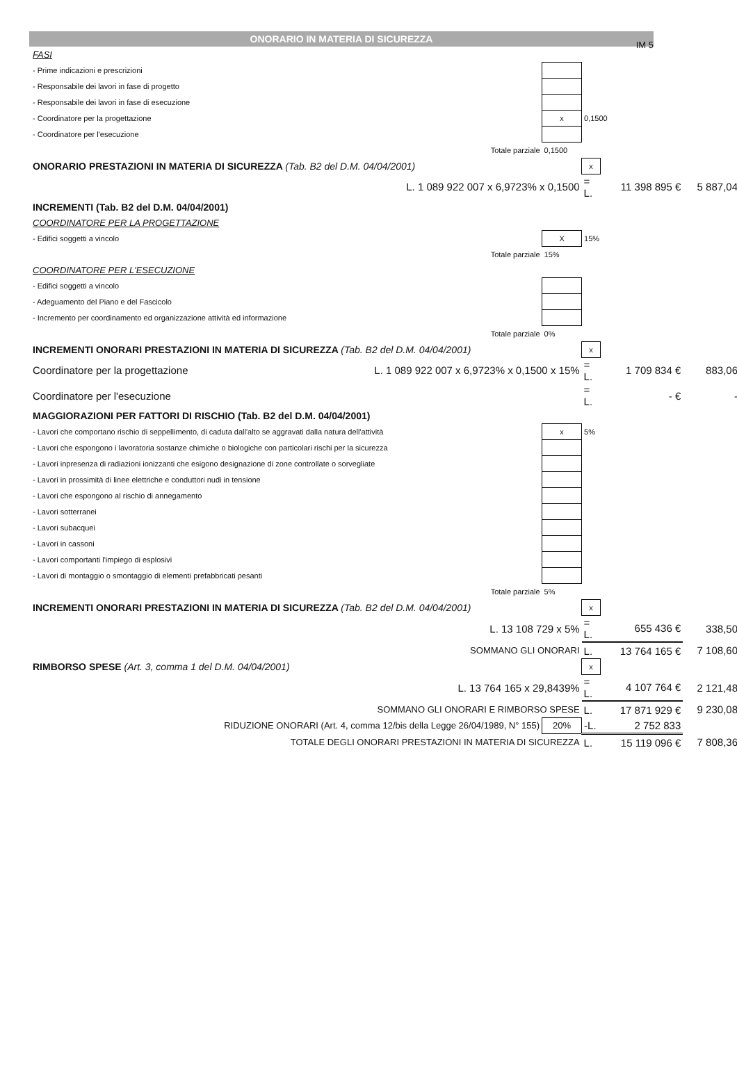IM 5
ONORARIO IN MATERIA DI SICUREZZA
| FASI | | | | | |
| - Prime indicazioni e prescrizioni | | | | | |
| - Responsabile dei lavori in fase di progetto | | | | | |
| - Responsabile dei lavori in fase di esecuzione | | | | | |
| - Coordinatore per la progettazione | | x | 0,1500 | | |
| - Coordinatore per l'esecuzione | | | | | |
| Totale parziale | | 0,1500 | | | |
| ONORARIO PRESTAZIONI IN MATERIA DI SICUREZZA (Tab. B2 del D.M. 04/04/2001) | | | x | | |
| L. 1 089 922 007 x 6,9723% x 0,1500 | | | = L. | 11 398 895 € | 5 887,04 |
| INCREMENTI (Tab. B2 del D.M. 04/04/2001) | | | | | |
| COORDINATORE PER LA PROGETTAZIONE | | | | | |
| - Edifici soggetti a vincolo | | X | 15% | | |
| Totale parziale | | 15% | | | |
| COORDINATORE PER L'ESECUZIONE | | | | | |
| - Edifici soggetti a vincolo | | | | | |
| - Adeguamento del Piano e del Fascicolo | | | | | |
| - Incremento per coordinamento ed organizzazione attività ed informazione | | | | | |
| Totale parziale | | 0% | | | |
| INCREMENTI ONORARI PRESTAZIONI IN MATERIA DI SICUREZZA (Tab. B2 del D.M. 04/04/2001) | | | x | | |
| Coordinatore per la progettazione | L. 1 089 922 007 x 6,9723% x 0,1500 x 15% | | = L. | 1 709 834 € | 883,06 |
| Coordinatore per l'esecuzione | | | = L. | - € | - |
| MAGGIORAZIONI PER FATTORI DI RISCHIO (Tab. B2 del D.M. 04/04/2001) | | | | | |
| - Lavori che comportano rischio di seppellimento, di caduta dall'alto se aggravati dalla natura dell'attività | | x | 5% | | |
| - Lavori che espongono i lavoratoria sostanze chimiche o biologiche con particolari rischi per la sicurezza | | | | | |
| - Lavori inpresenza di radiazioni ionizzanti che esigono designazione di zone controllate o sorvegliate | | | | | |
| - Lavori in prossimità di linee elettriche e conduttori nudi in tensione | | | | | |
| - Lavori che espongono al rischio di annegamento | | | | | |
| - Lavori sotterranei | | | | | |
| - Lavori subacquei | | | | | |
| - Lavori in cassoni | | | | | |
| - Lavori comportanti l'impiego di esplosivi | | | | | |
| - Lavori di montaggio o smontaggio di elementi prefabbricati pesanti | | | | | |
| Totale parziale | | 5% | | | |
| INCREMENTI ONORARI PRESTAZIONI IN MATERIA DI SICUREZZA (Tab. B2 del D.M. 04/04/2001) | | | x | | |
| L. 13 108 729 x 5% | | | = L. | 655 436 € | 338,50 |
| SOMMANO GLI ONORARI | | | L. | 13 764 165 € | 7 108,60 |
| RIMBORSO SPESE (Art. 3, comma 1 del D.M. 04/04/2001) | | | x | | |
| L. 13 764 165 x 29,8439% | | | = L. | 4 107 764 € | 2 121,48 |
| SOMMANO GLI ONORARI E RIMBORSO SPESE | | | L. | 17 871 929 € | 9 230,08 |
| RIDUZIONE ONORARI (Art. 4, comma 12/bis della Legge 26/04/1989, N° 155) | | 20% | -L. | 2 752 833 | |
| TOTALE DEGLI ONORARI PRESTAZIONI IN MATERIA DI SICUREZZA | | | L. | 15 119 096 € | 7 808,36 |